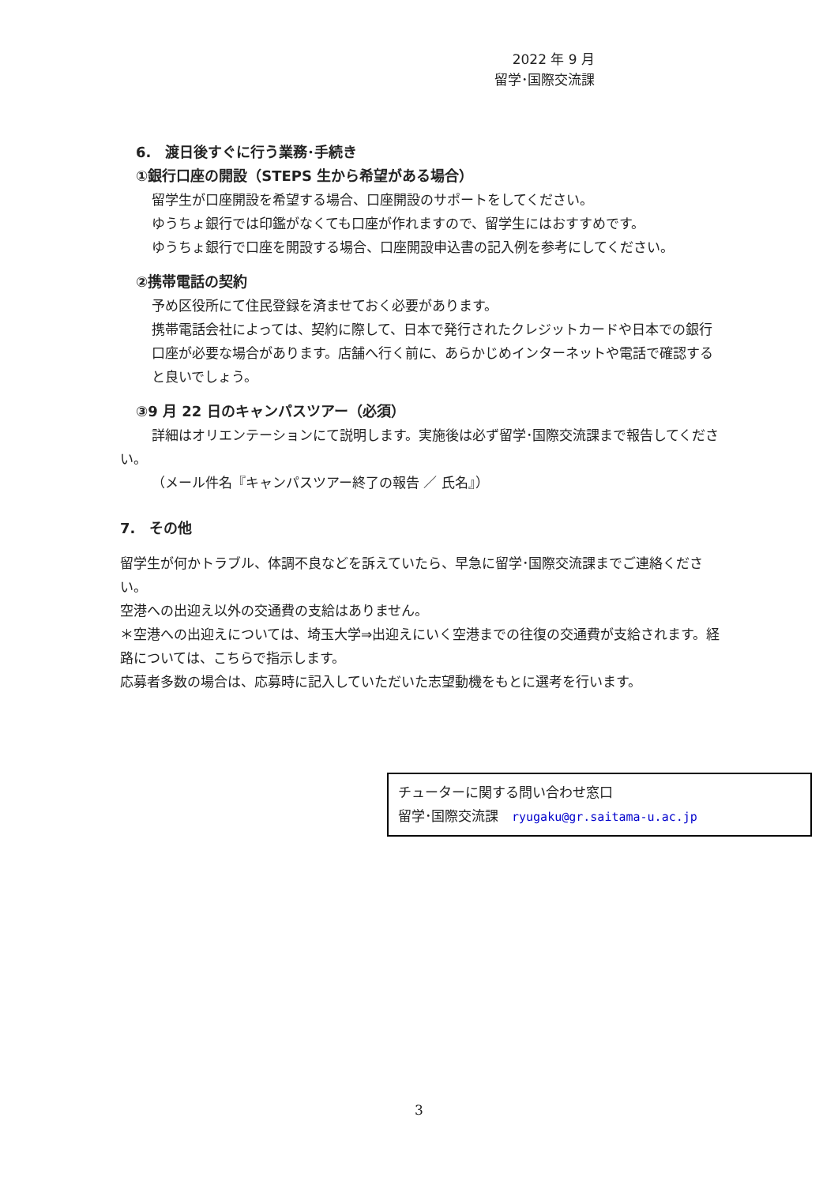2022 年 9 月
留学･国際交流課
6.　渡日後すぐに行う業務･手続き
①銀行口座の開設（STEPS 生から希望がある場合）
留学生が口座開設を希望する場合、口座開設のサポートをしてください。
ゆうちょ銀行では印鑑がなくても口座が作れますので、留学生にはおすすめです。
ゆうちょ銀行で口座を開設する場合、口座開設申込書の記入例を参考にしてください。
②携帯電話の契約
予め区役所にて住民登録を済ませておく必要があります。
携帯電話会社によっては、契約に際して、日本で発行されたクレジットカードや日本での銀行口座が必要な場合があります。店舗へ行く前に、あらかじめインターネットや電話で確認すると良いでしょう。
③9 月 22 日のキャンパスツアー（必須）
詳細はオリエンテーションにて説明します。実施後は必ず留学･国際交流課まで報告してください。
（メール件名『キャンパスツアー終了の報告 ／ 氏名』）
7.　その他
留学生が何かトラブル、体調不良などを訴えていたら、早急に留学･国際交流課までご連絡ください。
空港への出迎え以外の交通費の支給はありません。
＊空港への出迎えについては、埼玉大学⇒出迎えにいく空港までの往復の交通費が支給されます。経路については、こちらで指示します。
応募者多数の場合は、応募時に記入していただいた志望動機をもとに選考を行います。
チューターに関する問い合わせ窓口
留学･国際交流課　ryugaku@gr.saitama-u.ac.jp
3